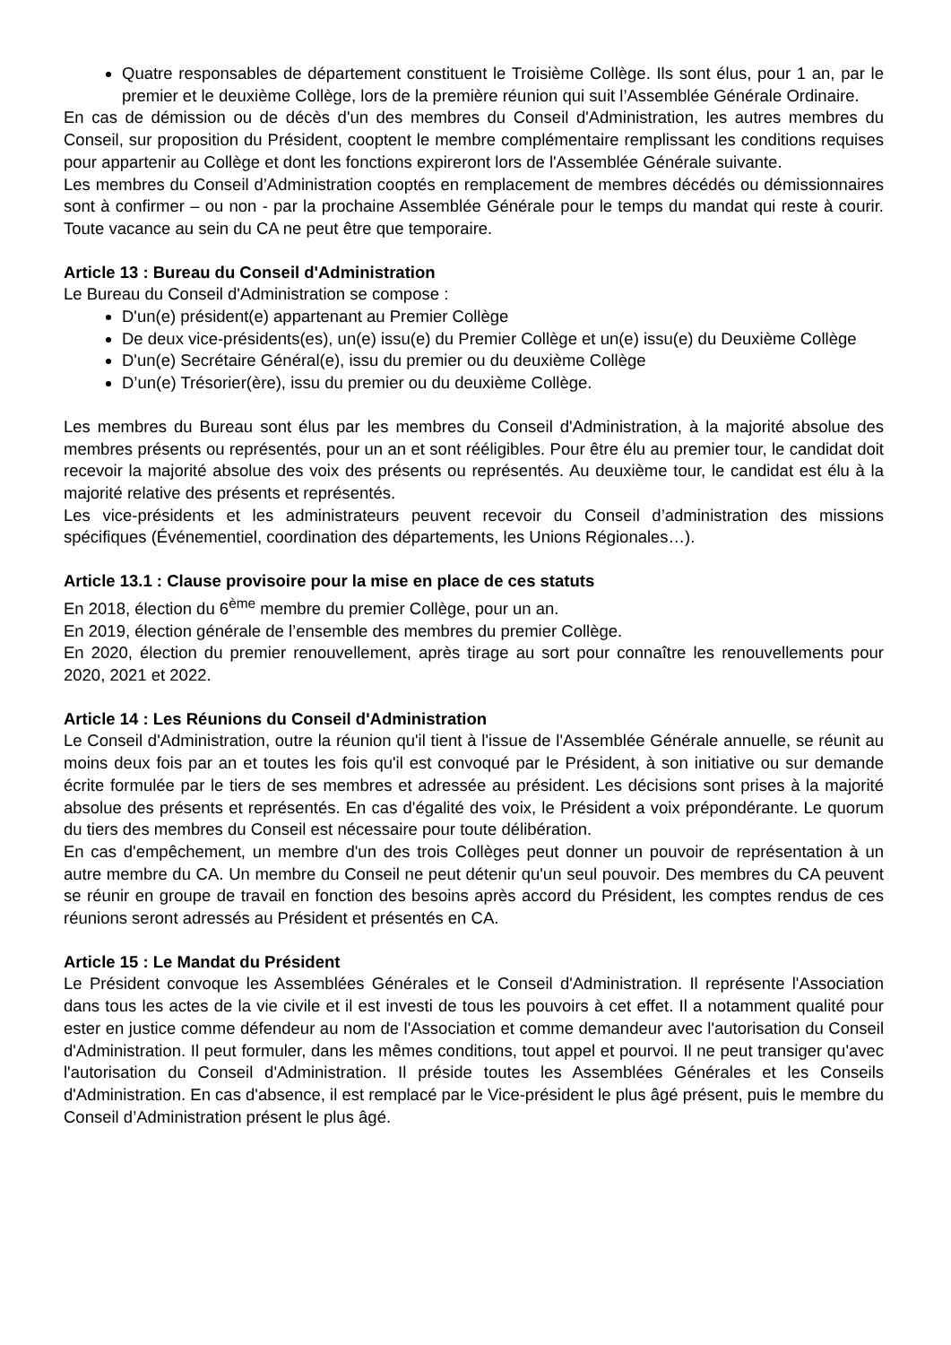Quatre responsables de département constituent le Troisième Collège. Ils sont élus, pour 1 an, par le premier et le deuxième Collège, lors de la première réunion qui suit l’Assemblée Générale Ordinaire.
En cas de démission ou de décès d'un des membres du Conseil d'Administration, les autres membres du Conseil, sur proposition du Président, cooptent le membre complémentaire remplissant les conditions requises pour appartenir au Collège et dont les fonctions expireront lors de l'Assemblée Générale suivante.
Les membres du Conseil d’Administration cooptés en remplacement de membres décédés ou démissionnaires sont à confirmer – ou non - par la prochaine Assemblée Générale pour le temps du mandat qui reste à courir. Toute vacance au sein du CA ne peut être que temporaire.
Article 13 : Bureau du Conseil d'Administration
Le Bureau du Conseil d'Administration se compose :
D'un(e) président(e) appartenant au Premier Collège
De deux vice-présidents(es), un(e) issu(e) du Premier Collège et un(e) issu(e) du Deuxième Collège
D'un(e) Secrétaire Général(e), issu du premier ou du deuxième Collège
D’un(e) Trésorier(ère), issu du premier ou du deuxième Collège.
Les membres du Bureau sont élus par les membres du Conseil d'Administration, à la majorité absolue des membres présents ou représentés, pour un an et sont rééligibles. Pour être élu au premier tour, le candidat doit recevoir la majorité absolue des voix des présents ou représentés. Au deuxième tour, le candidat est élu à la majorité relative des présents et représentés.
Les vice-présidents et les administrateurs peuvent recevoir du Conseil d’administration des missions spécifiques (Événementiel, coordination des départements, les Unions Régionales…).
Article 13.1 : Clause provisoire pour la mise en place de ces statuts
En 2018, élection du 6<sup>ème</sup> membre du premier Collège, pour un an.
En 2019, élection générale de l’ensemble des membres du premier Collège.
En 2020, élection du premier renouvellement, après tirage au sort pour connaître les renouvellements pour 2020, 2021 et 2022.
Article 14 : Les Réunions du Conseil d'Administration
Le Conseil d'Administration, outre la réunion qu'il tient à l'issue de l'Assemblée Générale annuelle, se réunit au moins deux fois par an et toutes les fois qu'il est convoqué par le Président, à son initiative ou sur demande écrite formulée par le tiers de ses membres et adressée au président. Les décisions sont prises à la majorité absolue des présents et représentés. En cas d'égalité des voix, le Président a voix prépondérante. Le quorum du tiers des membres du Conseil est nécessaire pour toute délibération.
En cas d'empêchement, un membre d'un des trois Collèges peut donner un pouvoir de représentation à un autre membre du CA. Un membre du Conseil ne peut détenir qu'un seul pouvoir. Des membres du CA peuvent se réunir en groupe de travail en fonction des besoins après accord du Président, les comptes rendus de ces réunions seront adressés au Président et présentés en CA.
Article 15 : Le Mandat du Président
Le Président convoque les Assemblées Générales et le Conseil d'Administration. Il représente l'Association dans tous les actes de la vie civile et il est investi de tous les pouvoirs à cet effet. Il a notamment qualité pour ester en justice comme défendeur au nom de l'Association et comme demandeur avec l'autorisation du Conseil d'Administration. Il peut formuler, dans les mêmes conditions, tout appel et pourvoi. Il ne peut transiger qu'avec l'autorisation du Conseil d'Administration. Il préside toutes les Assemblées Générales et les Conseils d'Administration. En cas d'absence, il est remplacé par le Vice-président le plus âgé présent, puis le membre du Conseil d’Administration présent le plus âgé.